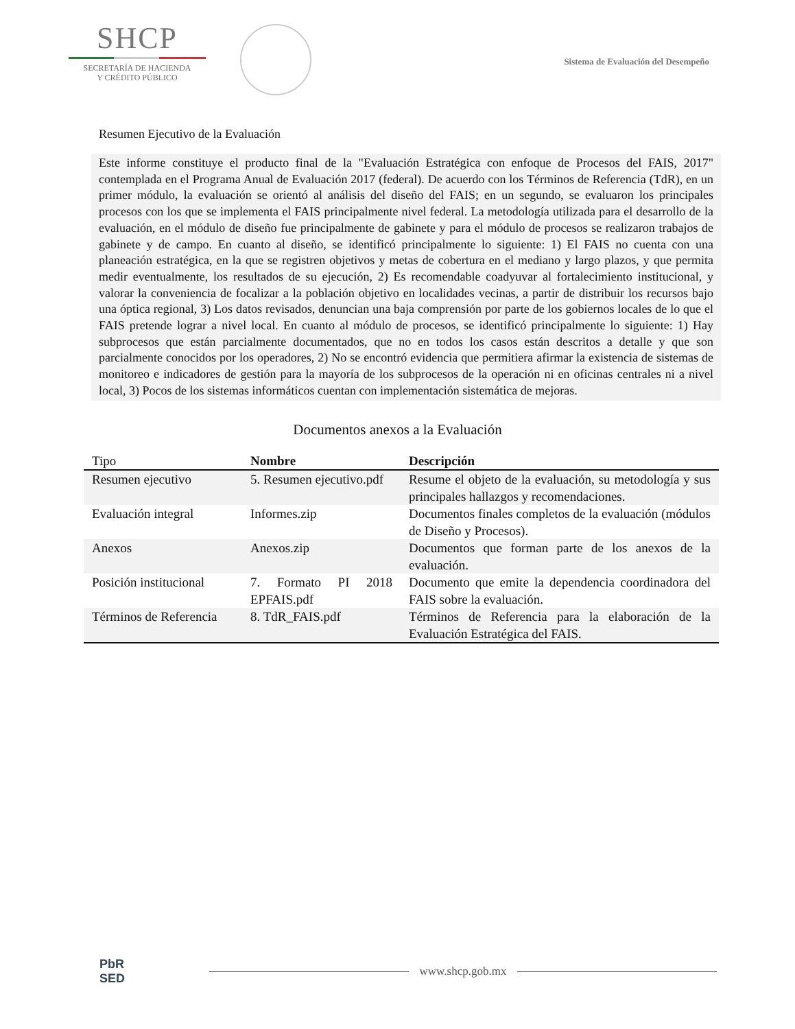SHCP
SECRETARÍA DE HACIENDA
Y CRÉDITO PÚBLICO
Sistema de Evaluación del Desempeño
Resumen Ejecutivo de la Evaluación
Este informe constituye el producto final de la "Evaluación Estratégica con enfoque de Procesos del FAIS, 2017" contemplada en el Programa Anual de Evaluación 2017 (federal). De acuerdo con los Términos de Referencia (TdR), en un primer módulo, la evaluación se orientó al análisis del diseño del FAIS; en un segundo, se evaluaron los principales procesos con los que se implementa el FAIS principalmente nivel federal. La metodología utilizada para el desarrollo de la evaluación, en el módulo de diseño fue principalmente de gabinete y para el módulo de procesos se realizaron trabajos de gabinete y de campo. En cuanto al diseño, se identificó principalmente lo siguiente: 1) El FAIS no cuenta con una planeación estratégica, en la que se registren objetivos y metas de cobertura en el mediano y largo plazos, y que permita medir eventualmente, los resultados de su ejecución, 2) Es recomendable coadyuvar al fortalecimiento institucional, y valorar la conveniencia de focalizar a la población objetivo en localidades vecinas, a partir de distribuir los recursos bajo una óptica regional, 3) Los datos revisados, denuncian una baja comprensión por parte de los gobiernos locales de lo que el FAIS pretende lograr a nivel local. En cuanto al módulo de procesos, se identificó principalmente lo siguiente: 1) Hay subprocesos que están parcialmente documentados, que no en todos los casos están descritos a detalle y que son parcialmente conocidos por los operadores, 2) No se encontró evidencia que permitiera afirmar la existencia de sistemas de monitoreo e indicadores de gestión para la mayoría de los subprocesos de la operación ni en oficinas centrales ni a nivel local, 3) Pocos de los sistemas informáticos cuentan con implementación sistemática de mejoras.
Documentos anexos a la Evaluación
| Tipo | Nombre | Descripción |
| --- | --- | --- |
| Resumen ejecutivo | 5. Resumen ejecutivo.pdf | Resume el objeto de la evaluación, su metodología y sus principales hallazgos y recomendaciones. |
| Evaluación integral | Informes.zip | Documentos finales completos de la evaluación (módulos de Diseño y Procesos). |
| Anexos | Anexos.zip | Documentos que forman parte de los anexos de la evaluación. |
| Posición institucional | 7. Formato PI 2018 EPFAIS.pdf | Documento que emite la dependencia coordinadora del FAIS sobre la evaluación. |
| Términos de Referencia | 8. TdR_FAIS.pdf | Términos de Referencia para la elaboración de la Evaluación Estratégica del FAIS. |
PbR
SED
www.shcp.gob.mx